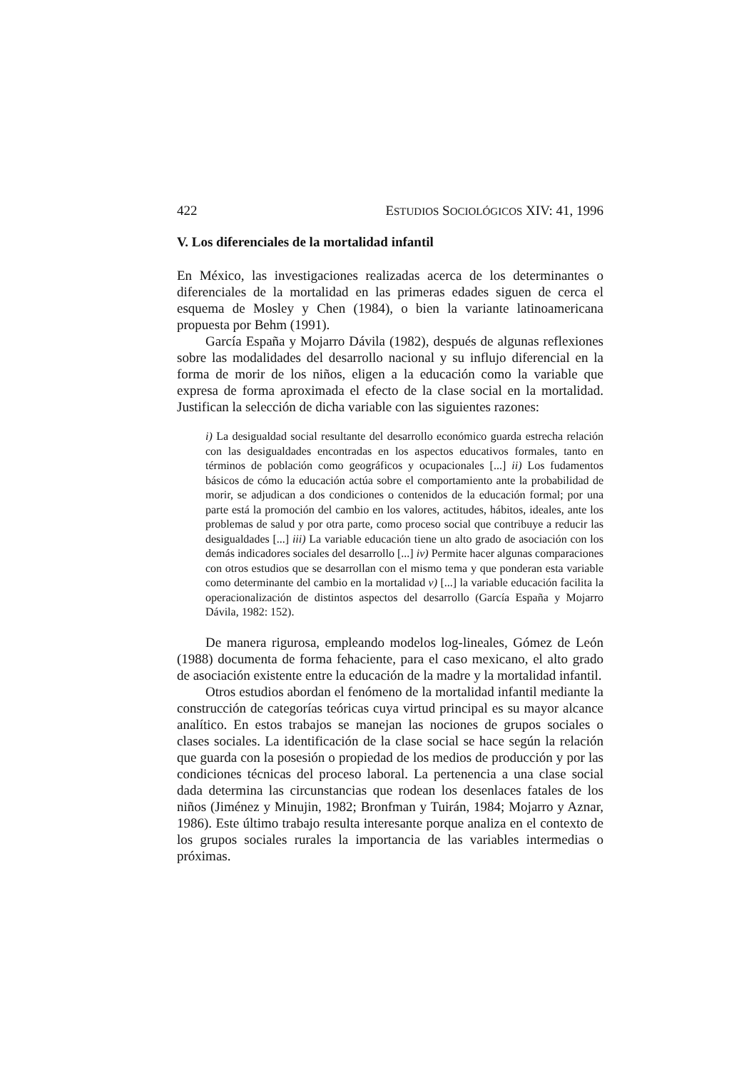422 ESTUDIOS SOCIOLÓGICOS XIV: 41, 1996
V. Los diferenciales de la mortalidad infantil
En México, las investigaciones realizadas acerca de los determinantes o diferenciales de la mortalidad en las primeras edades siguen de cerca el esquema de Mosley y Chen (1984), o bien la variante latinoamericana propuesta por Behm (1991).
García España y Mojarro Dávila (1982), después de algunas reflexiones sobre las modalidades del desarrollo nacional y su influjo diferencial en la forma de morir de los niños, eligen a la educación como la variable que expresa de forma aproximada el efecto de la clase social en la mortalidad. Justifican la selección de dicha variable con las siguientes razones:
i) La desigualdad social resultante del desarrollo económico guarda estrecha relación con las desigualdades encontradas en los aspectos educativos formales, tanto en términos de población como geográficos y ocupacionales [...] ii) Los fudamentos básicos de cómo la educación actúa sobre el comportamiento ante la probabilidad de morir, se adjudican a dos condiciones o contenidos de la educación formal; por una parte está la promoción del cambio en los valores, actitudes, hábitos, ideales, ante los problemas de salud y por otra parte, como proceso social que contribuye a reducir las desigualdades [...] iii) La variable educación tiene un alto grado de asociación con los demás indicadores sociales del desarrollo [...] iv) Permite hacer algunas comparaciones con otros estudios que se desarrollan con el mismo tema y que ponderan esta variable como determinante del cambio en la mortalidad v) [...] la variable educación facilita la operacionalización de distintos aspectos del desarrollo (García España y Mojarro Dávila, 1982: 152).
De manera rigurosa, empleando modelos log-lineales, Gómez de León (1988) documenta de forma fehaciente, para el caso mexicano, el alto grado de asociación existente entre la educación de la madre y la mortalidad infantil.
Otros estudios abordan el fenómeno de la mortalidad infantil mediante la construcción de categorías teóricas cuya virtud principal es su mayor alcance analítico. En estos trabajos se manejan las nociones de grupos sociales o clases sociales. La identificación de la clase social se hace según la relación que guarda con la posesión o propiedad de los medios de producción y por las condiciones técnicas del proceso laboral. La pertenencia a una clase social dada determina las circunstancias que rodean los desenlaces fatales de los niños (Jiménez y Minujin, 1982; Bronfman y Tuirán, 1984; Mojarro y Aznar, 1986). Este último trabajo resulta interesante porque analiza en el contexto de los grupos sociales rurales la importancia de las variables intermedias o próximas.